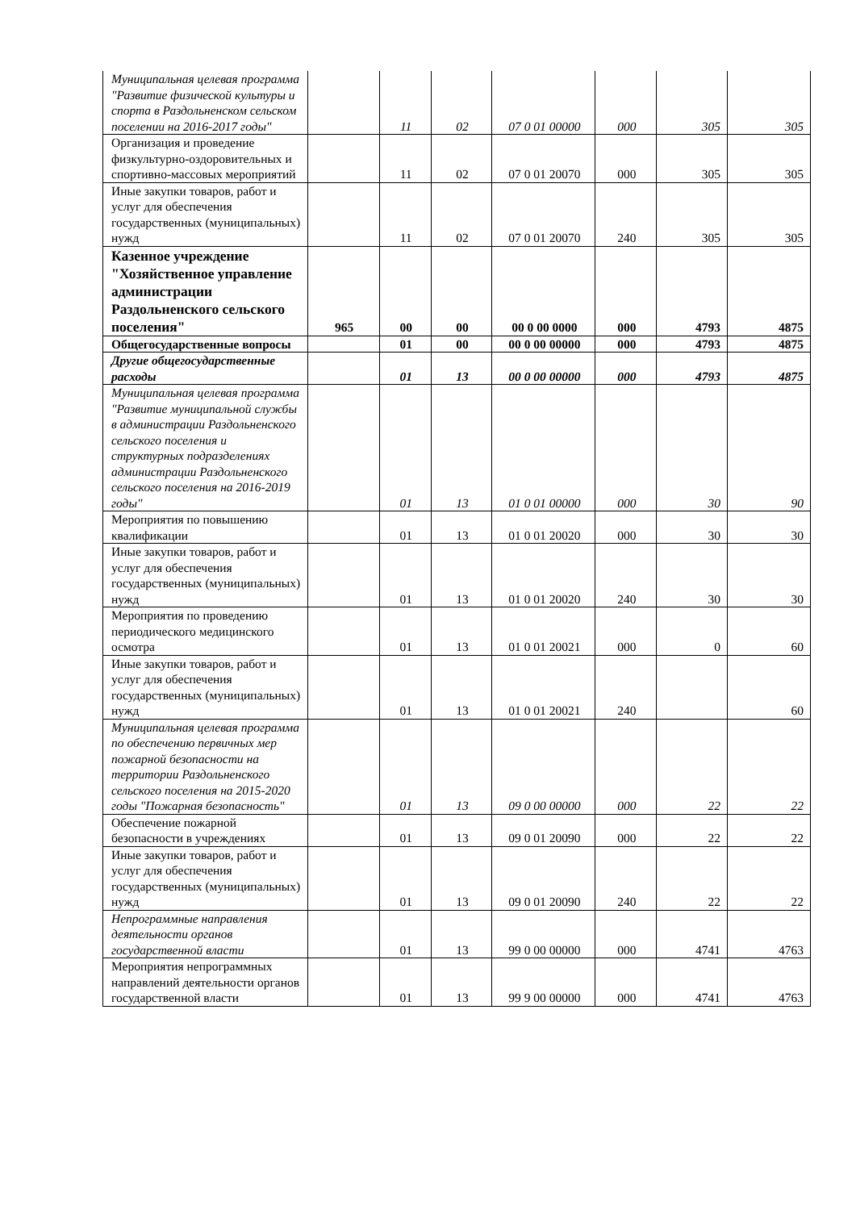| Муниципальная целевая программа "Развитие физической культуры и спорта в Раздольненском сельском поселении на 2016-2017 годы" | | 11 | 02 | 07 0 01 00000 | 000 | 305 | 305 |
| Организация и проведение физкультурно-оздоровительных и спортивно-массовых мероприятий | | 11 | 02 | 07 0 01 20070 | 000 | 305 | 305 |
| Иные закупки товаров, работ и услуг для обеспечения государственных (муниципальных) нужд | | 11 | 02 | 07 0 01 20070 | 240 | 305 | 305 |
| Казенное учреждение "Хозяйственное управление администрации Раздольненского сельского поселения" | 965 | 00 | 00 | 00 0 00 0000 | 000 | 4793 | 4875 |
| Общегосударственные вопросы | | 01 | 00 | 00 0 00 00000 | 000 | 4793 | 4875 |
| Другие общегосударственные расходы | | 01 | 13 | 00 0 00 00000 | 000 | 4793 | 4875 |
| Муниципальная целевая программа "Развитие муниципальной службы в администрации Раздольненского сельского поселения и структурных подразделениях администрации Раздольненского сельского поселения на 2016-2019 годы" | | 01 | 13 | 01 0 01 00000 | 000 | 30 | 90 |
| Мероприятия по повышению квалификации | | 01 | 13 | 01 0 01 20020 | 000 | 30 | 30 |
| Иные закупки товаров, работ и услуг для обеспечения государственных (муниципальных) нужд | | 01 | 13 | 01 0 01 20020 | 240 | 30 | 30 |
| Мероприятия по проведению периодического медицинского осмотра | | 01 | 13 | 01 0 01 20021 | 000 | 0 | 60 |
| Иные закупки товаров, работ и услуг для обеспечения государственных (муниципальных) нужд | | 01 | 13 | 01 0 01 20021 | 240 | | 60 |
| Муниципальная целевая программа по обеспечению первичных мер пожарной безопасности на территории Раздольненского сельского поселения на 2015-2020 годы "Пожарная безопасность" | | 01 | 13 | 09 0 00 00000 | 000 | 22 | 22 |
| Обеспечение пожарной безопасности в учреждениях | | 01 | 13 | 09 0 01 20090 | 000 | 22 | 22 |
| Иные закупки товаров, работ и услуг для обеспечения государственных (муниципальных) нужд | | 01 | 13 | 09 0 01 20090 | 240 | 22 | 22 |
| Непрограммные направления деятельности органов государственной власти | | 01 | 13 | 99 0 00 00000 | 000 | 4741 | 4763 |
| Мероприятия непрограммных направлений деятельности органов государственной власти | | 01 | 13 | 99 9 00 00000 | 000 | 4741 | 4763 |